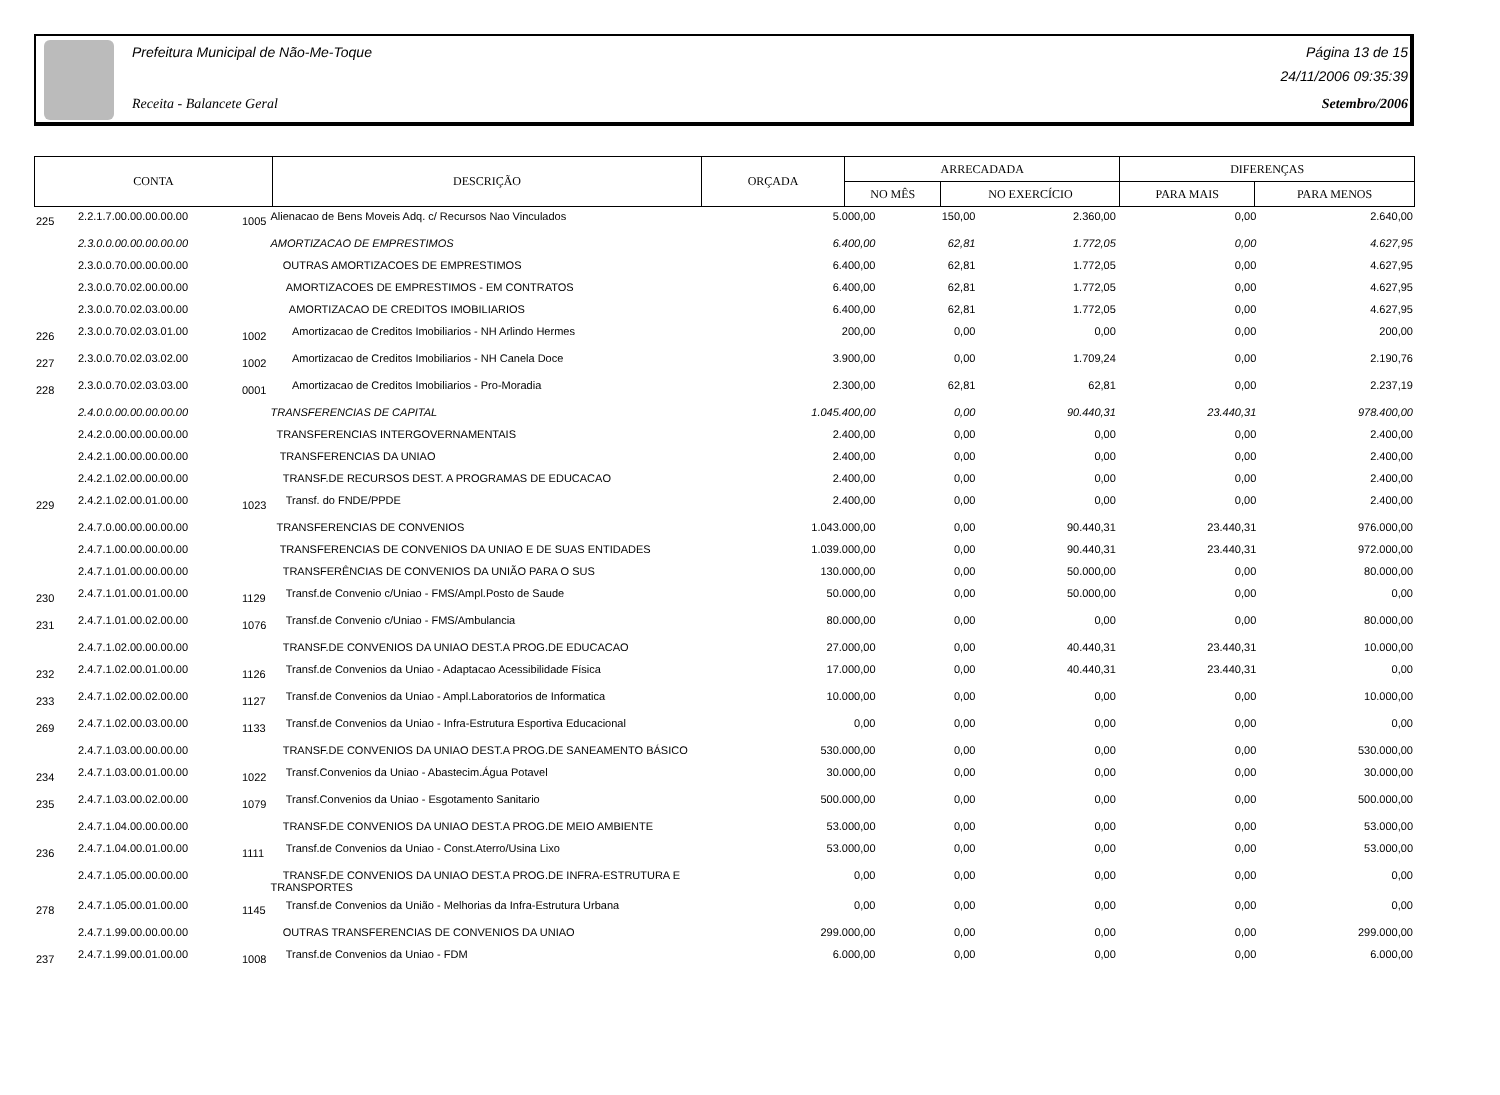Prefeitura Municipal de Não-Me-Toque Página 13 de 15
24/11/2006 09:35:39
Receita - Balancete Geral Setembro/2006
| CONTA | DESCRIÇÃO | ORÇADA | ARRECADADA | | DIFERENÇAS | |
| | | | NO MÊS | NO EXERCÍCIO | PARA MAIS | PARA MENOS |
| 225 | 2.2.1.7.00.00.00.00.00 | 1005 | Alienacao de Bens Moveis Adq. c/ Recursos Nao Vinculados | 5.000,00 | 150,00 | 2.360,00 | 0,00 | 2.640,00 |
| | 2.3.0.0.00.00.00.00.00 | | AMORTIZACAO DE EMPRESTIMOS | 6.400,00 | 62,81 | 1.772,05 | 0,00 | 4.627,95 |
| | 2.3.0.0.70.00.00.00.00 | | OUTRAS AMORTIZACOES DE EMPRESTIMOS | 6.400,00 | 62,81 | 1.772,05 | 0,00 | 4.627,95 |
| | 2.3.0.0.70.02.00.00.00 | | AMORTIZACOES DE EMPRESTIMOS - EM CONTRATOS | 6.400,00 | 62,81 | 1.772,05 | 0,00 | 4.627,95 |
| | 2.3.0.0.70.02.03.00.00 | | AMORTIZACAO DE CREDITOS IMOBILIARIOS | 6.400,00 | 62,81 | 1.772,05 | 0,00 | 4.627,95 |
| 226 | 2.3.0.0.70.02.03.01.00 | 1002 | Amortizacao de Creditos Imobiliarios - NH Arlindo Hermes | 200,00 | 0,00 | 0,00 | 0,00 | 200,00 |
| 227 | 2.3.0.0.70.02.03.02.00 | 1002 | Amortizacao de Creditos Imobiliarios - NH Canela Doce | 3.900,00 | 0,00 | 1.709,24 | 0,00 | 2.190,76 |
| 228 | 2.3.0.0.70.02.03.03.00 | 0001 | Amortizacao de Creditos Imobiliarios - Pro-Moradia | 2.300,00 | 62,81 | 62,81 | 0,00 | 2.237,19 |
| | 2.4.0.0.00.00.00.00.00 | | TRANSFERENCIAS DE CAPITAL | 1.045.400,00 | 0,00 | 90.440,31 | 23.440,31 | 978.400,00 |
| | 2.4.2.0.00.00.00.00.00 | | TRANSFERENCIAS INTERGOVERNAMENTAIS | 2.400,00 | 0,00 | 0,00 | 0,00 | 2.400,00 |
| | 2.4.2.1.00.00.00.00.00 | | TRANSFERENCIAS DA UNIAO | 2.400,00 | 0,00 | 0,00 | 0,00 | 2.400,00 |
| | 2.4.2.1.02.00.00.00.00 | | TRANSF.DE RECURSOS DEST. A PROGRAMAS DE EDUCACAO | 2.400,00 | 0,00 | 0,00 | 0,00 | 2.400,00 |
| 229 | 2.4.2.1.02.00.01.00.00 | 1023 | Transf. do FNDE/PPDE | 2.400,00 | 0,00 | 0,00 | 0,00 | 2.400,00 |
| | 2.4.7.0.00.00.00.00.00 | | TRANSFERENCIAS DE CONVENIOS | 1.043.000,00 | 0,00 | 90.440,31 | 23.440,31 | 976.000,00 |
| | 2.4.7.1.00.00.00.00.00 | | TRANSFERENCIAS DE CONVENIOS DA UNIAO E DE SUAS ENTIDADES | 1.039.000,00 | 0,00 | 90.440,31 | 23.440,31 | 972.000,00 |
| | 2.4.7.1.01.00.00.00.00 | | TRANSFERÊNCIAS DE CONVENIOS DA UNIÃO PARA O SUS | 130.000,00 | 0,00 | 50.000,00 | 0,00 | 80.000,00 |
| 230 | 2.4.7.1.01.00.01.00.00 | 1129 | Transf.de Convenio c/Uniao - FMS/Ampl.Posto de Saude | 50.000,00 | 0,00 | 50.000,00 | 0,00 | 0,00 |
| 231 | 2.4.7.1.01.00.02.00.00 | 1076 | Transf.de Convenio c/Uniao - FMS/Ambulancia | 80.000,00 | 0,00 | 0,00 | 0,00 | 80.000,00 |
| | 2.4.7.1.02.00.00.00.00 | | TRANSF.DE CONVENIOS DA UNIAO DEST.A PROG.DE EDUCACAO | 27.000,00 | 0,00 | 40.440,31 | 23.440,31 | 10.000,00 |
| 232 | 2.4.7.1.02.00.01.00.00 | 1126 | Transf.de Convenios da Uniao - Adaptacao Acessibilidade Física | 17.000,00 | 0,00 | 40.440,31 | 23.440,31 | 0,00 |
| 233 | 2.4.7.1.02.00.02.00.00 | 1127 | Transf.de Convenios da Uniao - Ampl.Laboratorios de Informatica | 10.000,00 | 0,00 | 0,00 | 0,00 | 10.000,00 |
| 269 | 2.4.7.1.02.00.03.00.00 | 1133 | Transf.de Convenios da Uniao - Infra-Estrutura Esportiva Educacional | 0,00 | 0,00 | 0,00 | 0,00 | 0,00 |
| | 2.4.7.1.03.00.00.00.00 | | TRANSF.DE CONVENIOS DA UNIAO DEST.A PROG.DE SANEAMENTO BÁSICO | 530.000,00 | 0,00 | 0,00 | 0,00 | 530.000,00 |
| 234 | 2.4.7.1.03.00.01.00.00 | 1022 | Transf.Convenios da Uniao - Abastecim.Água Potavel | 30.000,00 | 0,00 | 0,00 | 0,00 | 30.000,00 |
| 235 | 2.4.7.1.03.00.02.00.00 | 1079 | Transf.Convenios da Uniao - Esgotamento Sanitario | 500.000,00 | 0,00 | 0,00 | 0,00 | 500.000,00 |
| | 2.4.7.1.04.00.00.00.00 | | TRANSF.DE CONVENIOS DA UNIAO DEST.A PROG.DE MEIO AMBIENTE | 53.000,00 | 0,00 | 0,00 | 0,00 | 53.000,00 |
| 236 | 2.4.7.1.04.00.01.00.00 | 1111 | Transf.de Convenios da Uniao - Const.Aterro/Usina Lixo | 53.000,00 | 0,00 | 0,00 | 0,00 | 53.000,00 |
| | 2.4.7.1.05.00.00.00.00 | | TRANSF.DE CONVENIOS DA UNIAO DEST.A PROG.DE INFRA-ESTRUTURA E TRANSPORTES | 0,00 | 0,00 | 0,00 | 0,00 | 0,00 |
| 278 | 2.4.7.1.05.00.01.00.00 | 1145 | Transf.de Convenios da União - Melhorias da Infra-Estrutura Urbana | 0,00 | 0,00 | 0,00 | 0,00 | 0,00 |
| | 2.4.7.1.99.00.00.00.00 | | OUTRAS TRANSFERENCIAS DE CONVENIOS DA UNIAO | 299.000,00 | 0,00 | 0,00 | 0,00 | 299.000,00 |
| 237 | 2.4.7.1.99.00.01.00.00 | 1008 | Transf.de Convenios da Uniao - FDM | 6.000,00 | 0,00 | 0,00 | 0,00 | 6.000,00 |